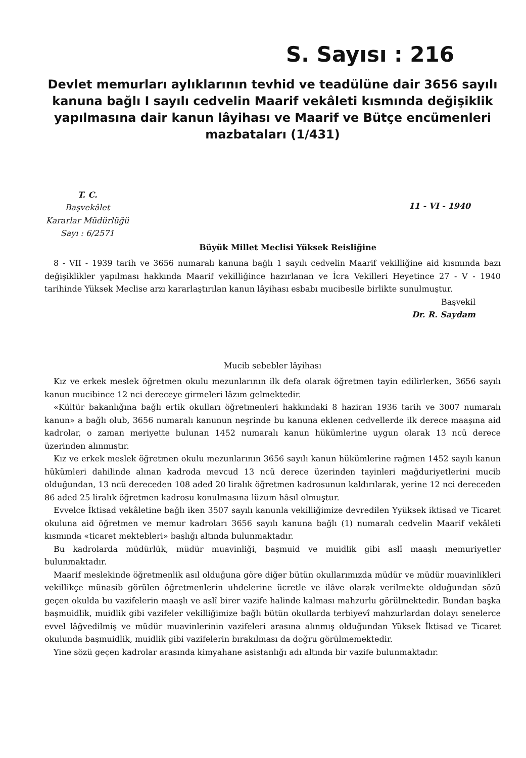S. Sayısı : 216
Devlet memurları aylıklarının tevhid ve teadülüne dair 3656 sayılı kanuna bağlı I sayılı cedvelin Maarif vekâleti kısmında değişiklik yapılmasına dair kanun lâyihası ve Maarif ve Bütçe encümenleri mazbataları (1/431)
T. C.
Başvekâlet
Kararlar Müdürlüğü
Sayı : 6/2571
11 - VI - 1940
Büyük Millet Meclisi Yüksek Reisliğine
8 - VII - 1939 tarih ve 3656 numaralı kanuna bağlı 1 sayılı cedvelin Maarif vekilliğine aid kısmında bazı değişiklikler yapılması hakkında Maarif vekilliğince hazırlanan ve İcra Vekilleri Heyetince 27 - V - 1940 tarihinde Yüksek Meclise arzı kararlaştırılan kanun lâyihası esbabı mucibesile birlikte sunulmuştur.
Başvekil
Dr. R. Saydam
Mucib sebebler lâyihası
Kız ve erkek meslek öğretmen okulu mezunlarının ilk defa olarak öğretmen tayin edilirlerken, 3656 sayılı kanun mucibince 12 nci dereceye girmeleri lâzım gelmektedir.
«Kültür bakanlığına bağlı ertik okulları öğretmenleri hakkındaki 8 haziran 1936 tarih ve 3007 numaralı kanun» a bağlı olub, 3656 numaralı kanunun neşrinde bu kanuna eklenen cedvellerde ilk derece maaşına aid kadrolar, o zaman meriyette bulunan 1452 numaralı kanun hükümlerine uygun olarak 13 ncü derece üzerinden alınmıştır.
Kız ve erkek meslek öğretmen okulu mezunlarının 3656 sayılı kanun hükümlerine rağmen 1452 sayılı kanun hükümleri dahilinde alınan kadroda mevcud 13 ncü derece üzerinden tayinleri mağduriyetlerini mucib olduğundan, 13 ncü dereceden 108 aded 20 liralık öğretmen kadrosunun kaldırılarak, yerine 12 nci dereceden 86 aded 25 liralık öğretmen kadrosu konulmasına lüzum hâsıl olmuştur.
Evvelce İktisad vekâletine bağlı iken 3507 sayılı kanunla vekilliğimize devredilen Yyüksek iktisad ve Ticaret okuluna aid öğretmen ve memur kadroları 3656 sayılı kanuna bağlı (1) numaralı cedvelin Maarif vekâleti kısmında «ticaret mektebleri» başlığı altında bulunmaktadır.
Bu kadrolarda müdürlük, müdür muavinliği, başmuid ve muidlik gibi aslî maaşlı memuriyetler bulunmaktadır.
Maarif meslekinde öğretmenlik asıl olduğuna göre diğer bütün okullarımızda müdür ve müdür muavinlikleri vekillikçe münasib görülen öğretmenlerin uhdelerine ücretle ve ilâve olarak verilmekte olduğundan sözü geçen okulda bu vazifelerin maaşlı ve aslî birer vazife halinde kalması mahzurlu görülmektedir. Bundan başka başmuidlik, muidlik gibi vazifeler vekilliğimize bağlı bütün okullarda terbiyevî mahzurlardan dolayı senelerce evvel lâğvedilmiş ve müdür muavinlerinin vazifeleri arasına alınmış olduğundan Yüksek İktisad ve Ticaret okulunda başmuidlik, muidlik gibi vazifelerin bırakılması da doğru görülmemektedir.
Yine sözü geçen kadrolar arasında kimyahane asistanlığı adı altında bir vazife bulunmaktadır.